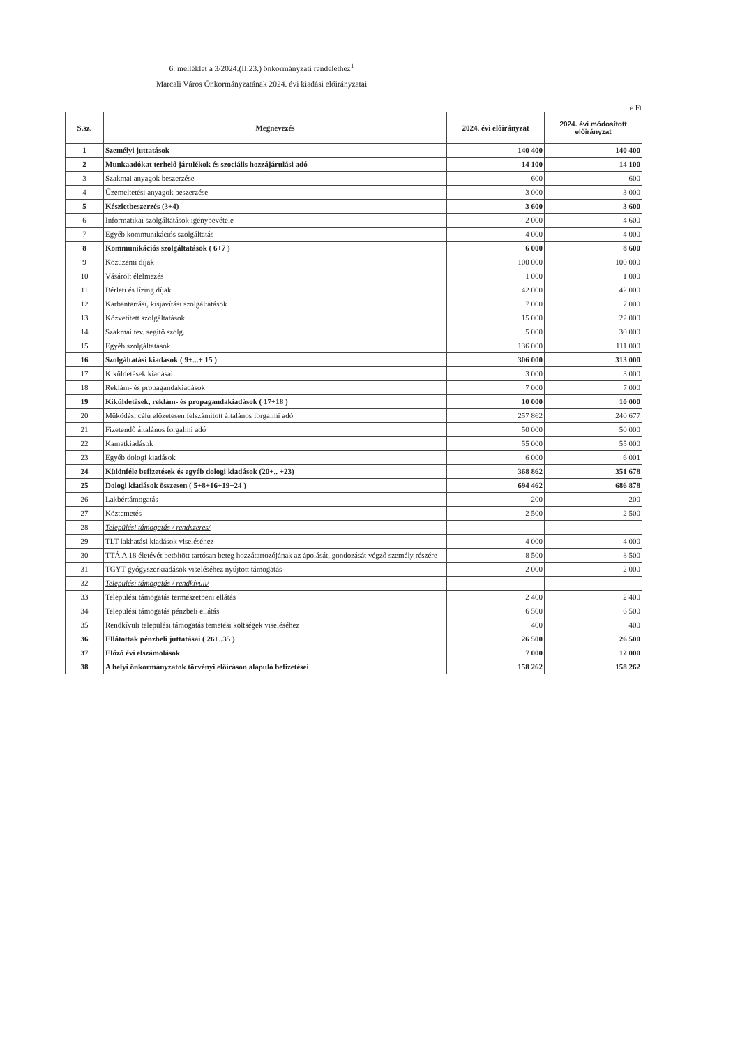6. melléklet a 3/2024.(II.23.) önkormányzati rendelethez<sup>1</sup>
Marcali Város Önkormányzatának 2024. évi kiadási előirányzatai
e Ft
| S.sz. | Megnevezés | 2024. évi előirányzat | 2024. évi módosított előirányzat |
| --- | --- | --- | --- |
| 1 | Személyi juttatások | 140 400 | 140 400 |
| 2 | Munkaadókat terhelő járulékok és szociális hozzájárulási adó | 14 100 | 14 100 |
| 3 | Szakmai anyagok beszerzése | 600 | 600 |
| 4 | Üzemeltetési anyagok beszerzése | 3 000 | 3 000 |
| 5 | Készletbeszerzés (3+4) | 3 600 | 3 600 |
| 6 | Informatikai szolgáltatások igénybevétele | 2 000 | 4 600 |
| 7 | Egyéb kommunikációs szolgáltatás | 4 000 | 4 000 |
| 8 | Kommunikációs szolgáltatások ( 6+7 ) | 6 000 | 8 600 |
| 9 | Közüzemi díjak | 100 000 | 100 000 |
| 10 | Vásárolt élelmezés | 1 000 | 1 000 |
| 11 | Bérleti és lízing díjak | 42 000 | 42 000 |
| 12 | Karbantartási, kisjavítási szolgáltatások | 7 000 | 7 000 |
| 13 | Közvetített szolgáltatások | 15 000 | 22 000 |
| 14 | Szakmai tev. segítő szolg. | 5 000 | 30 000 |
| 15 | Egyéb szolgáltatások | 136 000 | 111 000 |
| 16 | Szolgáltatási kiadások ( 9+...+ 15 ) | 306 000 | 313 000 |
| 17 | Kiküldetések kiadásai | 3 000 | 3 000 |
| 18 | Reklám- és propagandakiadások | 7 000 | 7 000 |
| 19 | Kiküldetések, reklám- és propagandakiadások ( 17+18 ) | 10 000 | 10 000 |
| 20 | Működési célú előzetesen felszámított általános forgalmi adó | 257 862 | 240 677 |
| 21 | Fizetendő általános forgalmi adó | 50 000 | 50 000 |
| 22 | Kamatkiadások | 55 000 | 55 000 |
| 23 | Egyéb dologi kiadások | 6 000 | 6 001 |
| 24 | Különféle befizetések és egyéb dologi kiadások (20+.. +23) | 368 862 | 351 678 |
| 25 | Dologi kiadások összesen ( 5+8+16+19+24 ) | 694 462 | 686 878 |
| 26 | Lakbértámogatás | 200 | 200 |
| 27 | Köztemetés | 2 500 | 2 500 |
| 28 | Települési támogatás / rendszeres/ | | |
| 29 | TLT lakhatási kiadások viseléséhez | 4 000 | 4 000 |
| 30 | TTÁ A 18 életévét betöltött tartósan beteg hozzátartozójának az ápolását, gondozását végző személy részére | 8 500 | 8 500 |
| 31 | TGYT gyógyszerkiadások viseléséhez nyújtott támogatás | 2 000 | 2 000 |
| 32 | Települési támogatás / rendkívüli/ | | |
| 33 | Települési támogatás természetbeni ellátás | 2 400 | 2 400 |
| 34 | Települési támogatás pénzbeli ellátás | 6 500 | 6 500 |
| 35 | Rendkívüli települési támogatás temetési költségek viseléséhez | 400 | 400 |
| 36 | Ellátottak pénzbeli juttatásai ( 26+..35 ) | 26 500 | 26 500 |
| 37 | Előző évi elszámolások | 7 000 | 12 000 |
| 38 | A helyi önkormányzatok törvényi előíráson alapuló befizetései | 158 262 | 158 262 |